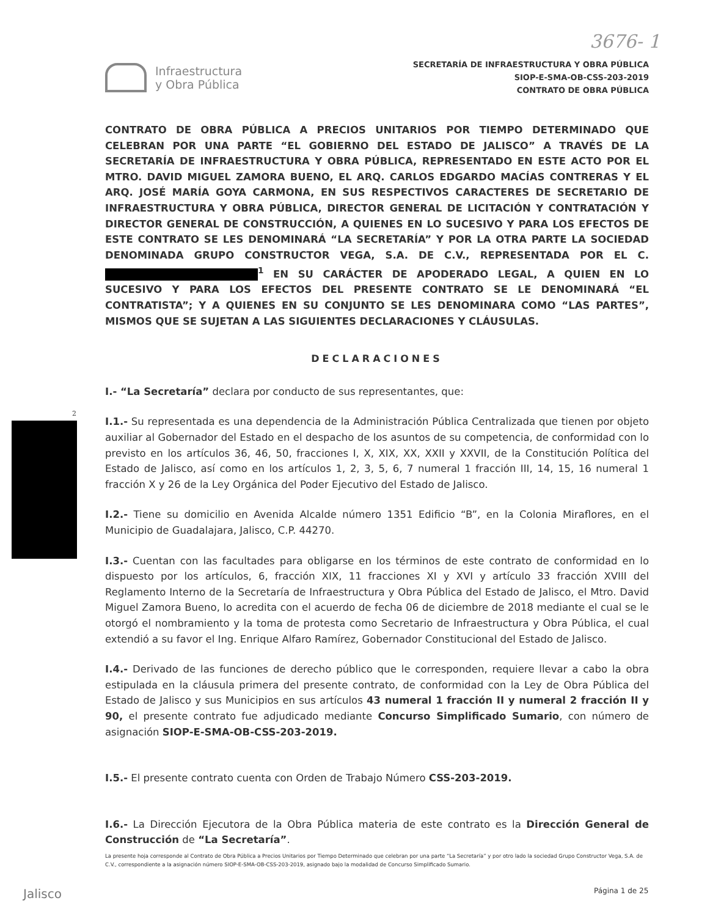3676- 1
Infraestructura
y Obra Pública
SECRETARÍA DE INFRAESTRUCTURA Y OBRA PÚBLICA
SIOP-E-SMA-OB-CSS-203-2019
CONTRATO DE OBRA PÚBLICA
2
CONTRATO DE OBRA PÚBLICA A PRECIOS UNITARIOS POR TIEMPO DETERMINADO QUE CELEBRAN POR UNA PARTE “EL GOBIERNO DEL ESTADO DE JALISCO” A TRAVÉS DE LA SECRETARÍA DE INFRAESTRUCTURA Y OBRA PÚBLICA, REPRESENTADO EN ESTE ACTO POR EL MTRO. DAVID MIGUEL ZAMORA BUENO, EL ARQ. CARLOS EDGARDO MACÍAS CONTRERAS Y EL ARQ. JOSÉ MARÍA GOYA CARMONA, EN SUS RESPECTIVOS CARACTERES DE SECRETARIO DE INFRAESTRUCTURA Y OBRA PÚBLICA, DIRECTOR GENERAL DE LICITACIÓN Y CONTRATACIÓN Y DIRECTOR GENERAL DE CONSTRUCCIÓN, A QUIENES EN LO SUCESIVO Y PARA LOS EFECTOS DE ESTE CONTRATO SE LES DENOMINARÁ “LA SECRETARÍA” Y POR LA OTRA PARTE LA SOCIEDAD DENOMINADA GRUPO CONSTRUCTOR VEGA, S.A. DE C.V., REPRESENTADA POR EL C. <sup>1</sup> EN SU CARÁCTER DE APODERADO LEGAL, A QUIEN EN LO SUCESIVO Y PARA LOS EFECTOS DEL PRESENTE CONTRATO SE LE DENOMINARÁ “EL CONTRATISTA”; Y A QUIENES EN SU CONJUNTO SE LES DENOMINARA COMO “LAS PARTES”, MISMOS QUE SE SUJETAN A LAS SIGUIENTES DECLARACIONES Y CLÁUSULAS.
DECLARACIONES
I.- “La Secretaría” declara por conducto de sus representantes, que:
I.1.- Su representada es una dependencia de la Administración Pública Centralizada que tienen por objeto auxiliar al Gobernador del Estado en el despacho de los asuntos de su competencia, de conformidad con lo previsto en los artículos 36, 46, 50, fracciones I, X, XIX, XX, XXII y XXVII, de la Constitución Política del Estado de Jalisco, así como en los artículos 1, 2, 3, 5, 6, 7 numeral 1 fracción III, 14, 15, 16 numeral 1 fracción X y 26 de la Ley Orgánica del Poder Ejecutivo del Estado de Jalisco.
I.2.- Tiene su domicilio en Avenida Alcalde número 1351 Edificio “B”, en la Colonia Miraflores, en el Municipio de Guadalajara, Jalisco, C.P. 44270.
I.3.- Cuentan con las facultades para obligarse en los términos de este contrato de conformidad en lo dispuesto por los artículos, 6, fracción XIX, 11 fracciones XI y XVI y artículo 33 fracción XVIII del Reglamento Interno de la Secretaría de Infraestructura y Obra Pública del Estado de Jalisco, el Mtro. David Miguel Zamora Bueno, lo acredita con el acuerdo de fecha 06 de diciembre de 2018 mediante el cual se le otorgó el nombramiento y la toma de protesta como Secretario de Infraestructura y Obra Pública, el cual extendió a su favor el Ing. Enrique Alfaro Ramírez, Gobernador Constitucional del Estado de Jalisco.
I.4.- Derivado de las funciones de derecho público que le corresponden, requiere llevar a cabo la obra estipulada en la cláusula primera del presente contrato, de conformidad con la Ley de Obra Pública del Estado de Jalisco y sus Municipios en sus artículos 43 numeral 1 fracción II y numeral 2 fracción II y 90, el presente contrato fue adjudicado mediante Concurso Simplificado Sumario, con número de asignación SIOP-E-SMA-OB-CSS-203-2019.
I.5.- El presente contrato cuenta con Orden de Trabajo Número CSS-203-2019.
I.6.- La Dirección Ejecutora de la Obra Pública materia de este contrato es la Dirección General de Construcción de “La Secretaría”.
La presente hoja corresponde al Contrato de Obra Pública a Precios Unitarios por Tiempo Determinado que celebran por una parte “La Secretaría” y por otro lado la sociedad Grupo Constructor Vega, S.A. de C.V., correspondiente a la asignación número SIOP-E-SMA-OB-CSS-203-2019, asignado bajo la modalidad de Concurso Simplificado Sumario.
Jalisco Página 1 de 25